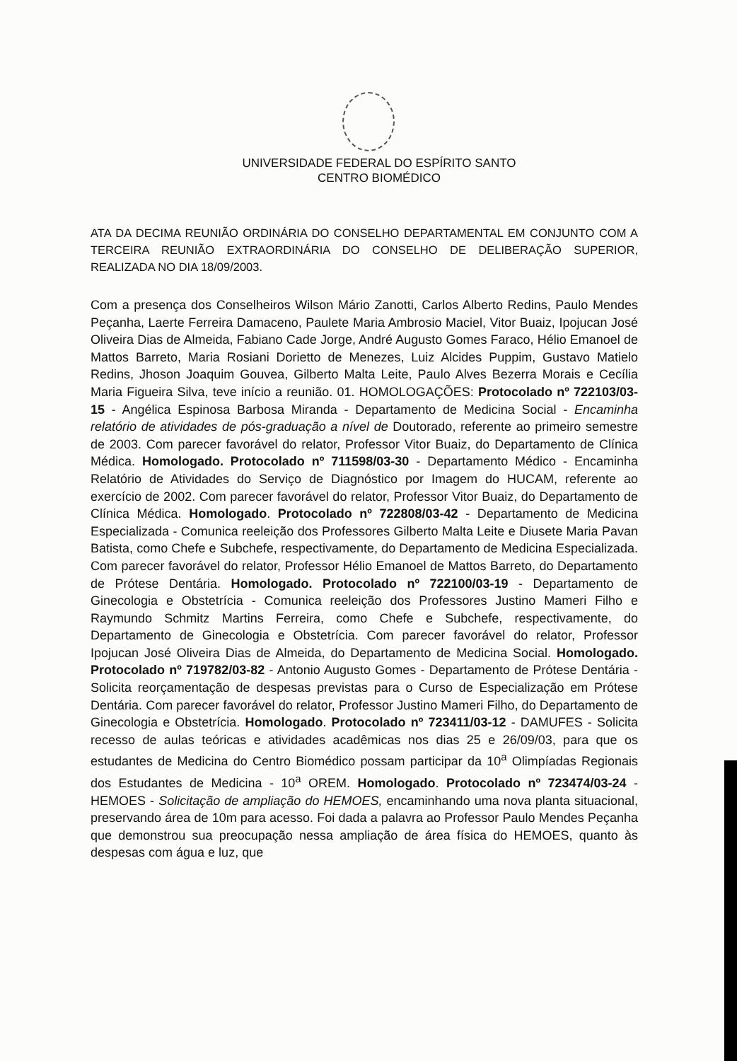UNIVERSIDADE FEDERAL DO ESPÍRITO SANTO
CENTRO BIOMÉDICO
ATA DA DECIMA REUNIÃO ORDINÁRIA DO CONSELHO DEPARTAMENTAL EM CONJUNTO COM A TERCEIRA REUNIÃO EXTRAORDINÁRIA DO CONSELHO DE DELIBERAÇÃO SUPERIOR, REALIZADA NO DIA 18/09/2003.
Com a presença dos Conselheiros Wilson Mário Zanotti, Carlos Alberto Redins, Paulo Mendes Peçanha, Laerte Ferreira Damaceno, Paulete Maria Ambrosio Maciel, Vitor Buaiz, Ipojucan José Oliveira Dias de Almeida, Fabiano Cade Jorge, André Augusto Gomes Faraco, Hélio Emanoel de Mattos Barreto, Maria Rosiani Dorietto de Menezes, Luiz Alcides Puppim, Gustavo Matielo Redins, Jhoson Joaquim Gouvea, Gilberto Malta Leite, Paulo Alves Bezerra Morais e Cecília Maria Figueira Silva, teve início a reunião. 01. HOMOLOGAÇÕES: Protocolado nº 722103/03-15 - Angélica Espinosa Barbosa Miranda - Departamento de Medicina Social - Encaminha relatório de atividades de pós-graduação a nível de Doutorado, referente ao primeiro semestre de 2003. Com parecer favorável do relator, Professor Vitor Buaiz, do Departamento de Clínica Médica. Homologado. Protocolado nº 711598/03-30 - Departamento Médico - Encaminha Relatório de Atividades do Serviço de Diagnóstico por Imagem do HUCAM, referente ao exercício de 2002. Com parecer favorável do relator, Professor Vitor Buaiz, do Departamento de Clínica Médica. Homologado. Protocolado nº 722808/03-42 - Departamento de Medicina Especializada - Comunica reeleição dos Professores Gilberto Malta Leite e Diusete Maria Pavan Batista, como Chefe e Subchefe, respectivamente, do Departamento de Medicina Especializada. Com parecer favorável do relator, Professor Hélio Emanoel de Mattos Barreto, do Departamento de Prótese Dentária. Homologado. Protocolado nº 722100/03-19 - Departamento de Ginecologia e Obstetrícia - Comunica reeleição dos Professores Justino Mameri Filho e Raymundo Schmitz Martins Ferreira, como Chefe e Subchefe, respectivamente, do Departamento de Ginecologia e Obstetrícia. Com parecer favorável do relator, Professor Ipojucan José Oliveira Dias de Almeida, do Departamento de Medicina Social. Homologado. Protocolado nº 719782/03-82 - Antonio Augusto Gomes - Departamento de Prótese Dentária - Solicita reorçamentação de despesas previstas para o Curso de Especialização em Prótese Dentária. Com parecer favorável do relator, Professor Justino Mameri Filho, do Departamento de Ginecologia e Obstetrícia. Homologado. Protocolado nº 723411/03-12 - DAMUFES - Solicita recesso de aulas teóricas e atividades acadêmicas nos dias 25 e 26/09/03, para que os estudantes de Medicina do Centro Biomédico possam participar da 10<sup>a</sup> Olimpíadas Regionais dos Estudantes de Medicina - 10<sup>a</sup> OREM. Homologado. Protocolado nº 723474/03-24 - HEMOES - Solicitação de ampliação do HEMOES, encaminhando uma nova planta situacional, preservando área de 10m para acesso. Foi dada a palavra ao Professor Paulo Mendes Peçanha que demonstrou sua preocupação nessa ampliação de área física do HEMOES, quanto às despesas com água e luz, que